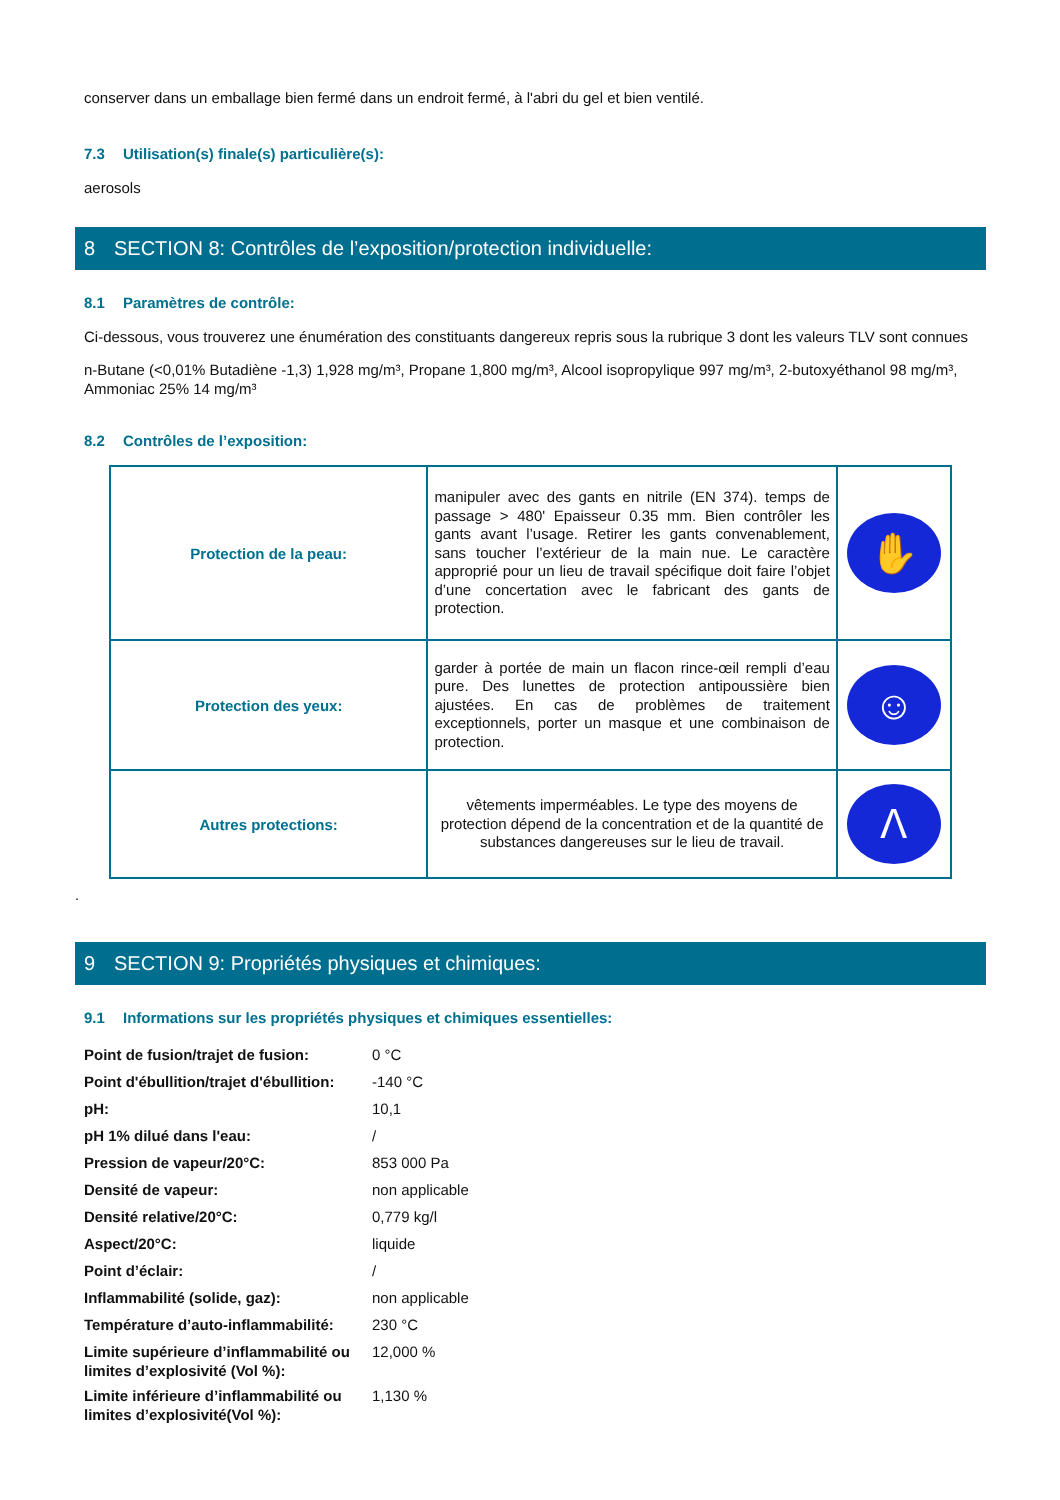conserver dans un emballage bien fermé dans un endroit fermé, à l'abri du gel et bien ventilé.
7.3 Utilisation(s) finale(s) particulière(s):
aerosols
8 SECTION 8: Contrôles de l’exposition/protection individuelle:
8.1 Paramètres de contrôle:
Ci-dessous, vous trouverez une énumération des constituants dangereux repris sous la rubrique 3 dont les valeurs TLV sont connues
n-Butane (<0,01% Butadiène -1,3) 1,928 mg/m³, Propane 1,800 mg/m³, Alcool isopropylique 997 mg/m³, 2-butoxyéthanol 98 mg/m³, Ammoniac 25% 14 mg/m³
8.2 Contrôles de l’exposition:
| Protection de la peau: | manipuler avec des gants en nitrile (EN 374). temps de passage > 480' Epaisseur 0.35 mm. Bien contrôler les gants avant l’usage. Retirer les gants convenablement, sans toucher l’extérieur de la main nue. Le caractère approprié pour un lieu de travail spécifique doit faire l’objet d’une concertation avec le fabricant des gants de protection. | ✋ |
| Protection des yeux: | garder à portée de main un flacon rince-œil rempli d’eau pure. Des lunettes de protection antipoussière bien ajustées. En cas de problèmes de traitement exceptionnels, porter un masque et une combinaison de protection. | ☺ |
| Autres protections: | vêtements imperméables. Le type des moyens de protection dépend de la concentration et de la quantité de substances dangereuses sur le lieu de travail. | ᐱ |
.
9 SECTION 9: Propriétés physiques et chimiques:
9.1 Informations sur les propriétés physiques et chimiques essentielles:
| Point de fusion/trajet de fusion: | 0 °C |
| Point d'ébullition/trajet d'ébullition: | -140 °C |
| pH: | 10,1 |
| pH 1% dilué dans l'eau: | / |
| Pression de vapeur/20°C: | 853 000 Pa |
| Densité de vapeur: | non applicable |
| Densité relative/20°C: | 0,779 kg/l |
| Aspect/20°C: | liquide |
| Point d’éclair: | / |
| Inflammabilité (solide, gaz): | non applicable |
| Température d’auto-inflammabilité: | 230 °C |
| Limite supérieure d’inflammabilité ou limites d’explosivité (Vol %): | 12,000 % |
| Limite inférieure d’inflammabilité ou limites d’explosivité(Vol %): | 1,130 % |